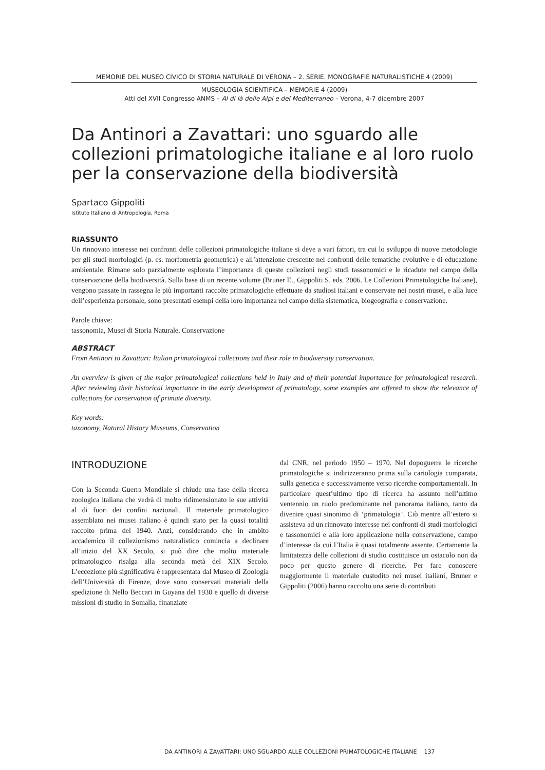MEMORIE DEL MUSEO CIVICO DI STORIA NATURALE DI VERONA – 2. SERIE. MONOGRAFIE NATURALISTICHE 4 (2009)
MUSEOLOGIA SCIENTIFICA – MEMORIE 4 (2009)
Atti del XVII Congresso ANMS – Al di là delle Alpi e del Mediterraneo – Verona, 4-7 dicembre 2007
Da Antinori a Zavattari: uno sguardo alle collezioni primatologiche italiane e al loro ruolo per la conservazione della biodiversità
Spartaco Gippoliti
Istituto Italiano di Antropologia, Roma
RIASSUNTO
Un rinnovato interesse nei confronti delle collezioni primatologiche italiane si deve a vari fattori, tra cui lo sviluppo di nuove metodologie per gli studi morfologici (p. es. morfometria geometrica) e all’attenzione crescente nei confronti delle tematiche evolutive e di educazione ambientale. Rimane solo parzialmente esplorata l’importanza di queste collezioni negli studi tassonomici e le ricadute nel campo della conservazione della biodiversità. Sulla base di un recente volume (Bruner E., Gippoliti S. eds. 2006. Le Collezioni Primatologiche Italiane), vengono passate in rassegna le più importanti raccolte primatologiche effettuate da studiosi italiani e conservate nei nostri musei, e alla luce dell’esperienza personale, sono presentati esempi della loro importanza nel campo della sistematica, biogeografia e conservazione.
Parole chiave:
tassonomia, Musei di Storia Naturale, Conservazione
ABSTRACT
From Antinori to Zavattari: Italian primatological collections and their role in biodiversity conservation.
An overview is given of the major primatological collections held in Italy and of their potential importance for primatological research. After reviewing their historical importance in the early development of primatology, some examples are offered to show the relevance of collections for conservation of primate diversity.
Key words:
taxonomy, Natural History Museums, Conservation
INTRODUZIONE
Con la Seconda Guerra Mondiale si chiude una fase della ricerca zoologica italiana che vedrà di molto ridimensionato le sue attività al di fuori dei confini nazionali. Il materiale primatologico assemblato nei musei italiano è quindi stato per la quasi totalità raccolto prima del 1940. Anzi, considerando che in ambito accademico il collezionismo naturalistico comincia a declinare all’inizio del XX Secolo, si può dire che molto materiale primatologico risalga alla seconda metà del XIX Secolo. L’eccezione più significativa è rappresentata dal Museo di Zoologia dell’Università di Firenze, dove sono conservati materiali della spedizione di Nello Beccari in Guyana del 1930 e quello di diverse missioni di studio in Somalia, finanziate
dal CNR, nel periodo 1950 – 1970. Nel dopoguerra le ricerche primatologiche si indirizzeranno prima sulla cariologia comparata, sulla genetica e successivamente verso ricerche comportamentali. In particolare quest’ultimo tipo di ricerca ha assunto nell’ultimo ventennio un ruolo predominante nel panorama italiano, tanto da divenire quasi sinonimo di ‘primatologia’. Ciò mentre all’estero si assisteva ad un rinnovato interesse nei confronti di studi morfologici e tassonomici e alla loro applicazione nella conservazione, campo d’interesse da cui l’Italia è quasi totalmente assente. Certamente la limitatezza delle collezioni di studio costituisce un ostacolo non da poco per questo genere di ricerche. Per fare conoscere maggiormente il materiale custodito nei musei italiani, Bruner e Gippoliti (2006) hanno raccolto una serie di contributi
DA ANTINORI A ZAVATTARI: UNO SGUARDO ALLE COLLEZIONI PRIMATOLOGICHE ITALIANE 137